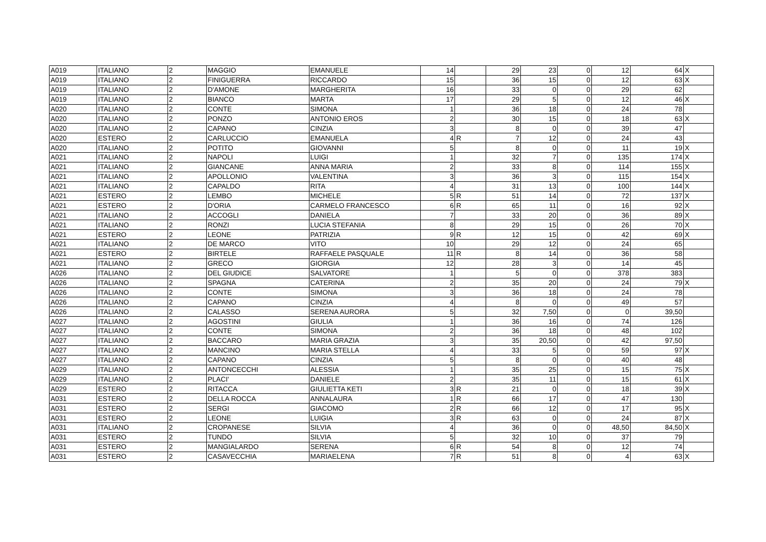| A019 | ITALIANO | 2 | MAGGIO | EMANUELE | 14 | | 29 | 23 | 0 | 12 | 64 | X |
| A019 | ITALIANO | 2 | FINIGUERRA | RICCARDO | 15 | | 36 | 15 | 0 | 12 | 63 | X |
| A019 | ITALIANO | 2 | D'AMONE | MARGHERITA | 16 | | 33 | 0 | 0 | 29 | 62 | |
| A019 | ITALIANO | 2 | BIANCO | MARTA | 17 | | 29 | 5 | 0 | 12 | 46 | X |
| A020 | ITALIANO | 2 | CONTE | SIMONA | 1 | | 36 | 18 | 0 | 24 | 78 | |
| A020 | ITALIANO | 2 | PONZO | ANTONIO EROS | 2 | | 30 | 15 | 0 | 18 | 63 | X |
| A020 | ITALIANO | 2 | CAPANO | CINZIA | 3 | | 8 | 0 | 0 | 39 | 47 | |
| A020 | ESTERO | 2 | CARLUCCIO | EMANUELA | 4 | R | 7 | 12 | 0 | 24 | 43 | |
| A020 | ITALIANO | 2 | POTITO | GIOVANNI | 5 | | 8 | 0 | 0 | 11 | 19 | X |
| A021 | ITALIANO | 2 | NAPOLI | LUIGI | 1 | | 32 | 7 | 0 | 135 | 174 | X |
| A021 | ITALIANO | 2 | GIANCANE | ANNA MARIA | 2 | | 33 | 8 | 0 | 114 | 155 | X |
| A021 | ITALIANO | 2 | APOLLONIO | VALENTINA | 3 | | 36 | 3 | 0 | 115 | 154 | X |
| A021 | ITALIANO | 2 | CAPALDO | RITA | 4 | | 31 | 13 | 0 | 100 | 144 | X |
| A021 | ESTERO | 2 | LEMBO | MICHELE | 5 | R | 51 | 14 | 0 | 72 | 137 | X |
| A021 | ESTERO | 2 | D'ORIA | CARMELO FRANCESCO | 6 | R | 65 | 11 | 0 | 16 | 92 | X |
| A021 | ITALIANO | 2 | ACCOGLI | DANIELA | 7 | | 33 | 20 | 0 | 36 | 89 | X |
| A021 | ITALIANO | 2 | RONZI | LUCIA STEFANIA | 8 | | 29 | 15 | 0 | 26 | 70 | X |
| A021 | ESTERO | 2 | LEONE | PATRIZIA | 9 | R | 12 | 15 | 0 | 42 | 69 | X |
| A021 | ITALIANO | 2 | DE MARCO | VITO | 10 | | 29 | 12 | 0 | 24 | 65 | |
| A021 | ESTERO | 2 | BIRTELE | RAFFAELE PASQUALE | 11 | R | 8 | 14 | 0 | 36 | 58 | |
| A021 | ITALIANO | 2 | GRECO | GIORGIA | 12 | | 28 | 3 | 0 | 14 | 45 | |
| A026 | ITALIANO | 2 | DEL GIUDICE | SALVATORE | 1 | | 5 | 0 | 0 | 378 | 383 | |
| A026 | ITALIANO | 2 | SPAGNA | CATERINA | 2 | | 35 | 20 | 0 | 24 | 79 | X |
| A026 | ITALIANO | 2 | CONTE | SIMONA | 3 | | 36 | 18 | 0 | 24 | 78 | |
| A026 | ITALIANO | 2 | CAPANO | CINZIA | 4 | | 8 | 0 | 0 | 49 | 57 | |
| A026 | ITALIANO | 2 | CALASSO | SERENA AURORA | 5 | | 32 | 7,50 | 0 | 0 | 39,50 | |
| A027 | ITALIANO | 2 | AGOSTINI | GIULIA | 1 | | 36 | 16 | 0 | 74 | 126 | |
| A027 | ITALIANO | 2 | CONTE | SIMONA | 2 | | 36 | 18 | 0 | 48 | 102 | |
| A027 | ITALIANO | 2 | BACCARO | MARIA GRAZIA | 3 | | 35 | 20,50 | 0 | 42 | 97,50 | |
| A027 | ITALIANO | 2 | MANCINO | MARIA STELLA | 4 | | 33 | 5 | 0 | 59 | 97 | X |
| A027 | ITALIANO | 2 | CAPANO | CINZIA | 5 | | 8 | 0 | 0 | 40 | 48 | |
| A029 | ITALIANO | 2 | ANTONCECCHI | ALESSIA | 1 | | 35 | 25 | 0 | 15 | 75 | X |
| A029 | ITALIANO | 2 | PLACI' | DANIELE | 2 | | 35 | 11 | 0 | 15 | 61 | X |
| A029 | ESTERO | 2 | RITACCA | GIULIETTA KETI | 3 | R | 21 | 0 | 0 | 18 | 39 | X |
| A031 | ESTERO | 2 | DELLA ROCCA | ANNALAURA | 1 | R | 66 | 17 | 0 | 47 | 130 | |
| A031 | ESTERO | 2 | SERGI | GIACOMO | 2 | R | 66 | 12 | 0 | 17 | 95 | X |
| A031 | ESTERO | 2 | LEONE | LUIGIA | 3 | R | 63 | 0 | 0 | 24 | 87 | X |
| A031 | ITALIANO | 2 | CROPANESE | SILVIA | 4 | | 36 | 0 | 0 | 48,50 | 84,50 | X |
| A031 | ESTERO | 2 | TUNDO | SILVIA | 5 | | 32 | 10 | 0 | 37 | 79 | |
| A031 | ESTERO | 2 | MANGIALARDO | SERENA | 6 | R | 54 | 8 | 0 | 12 | 74 | |
| A031 | ESTERO | 2 | CASAVECCHIA | MARIAELENA | 7 | R | 51 | 8 | 0 | 4 | 63 | X |